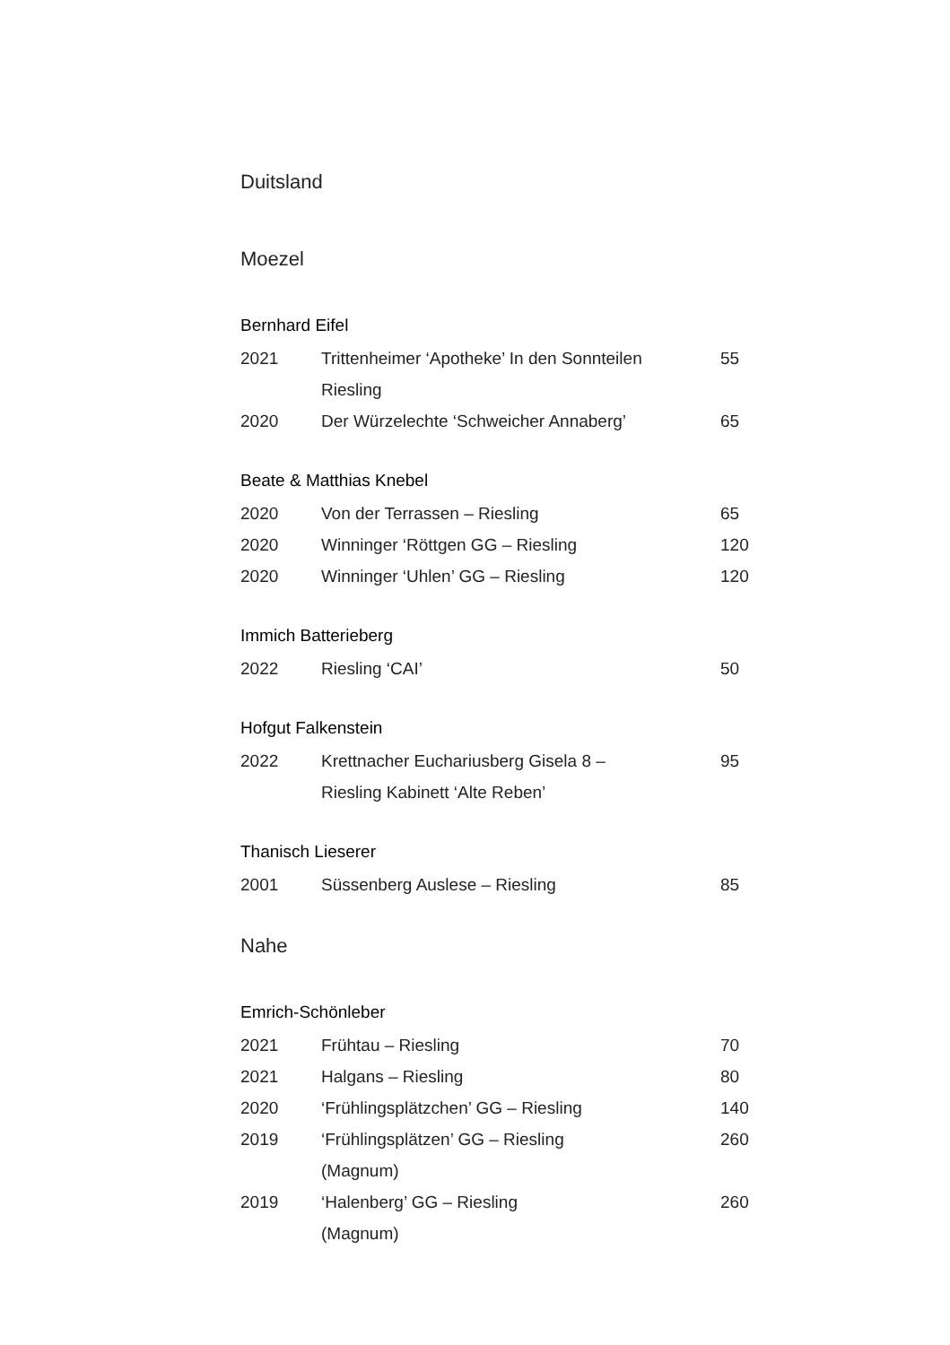Duitsland
Moezel
Bernhard Eifel
| 2021 | Trittenheimer ‘Apotheke’ In den Sonnteilen Riesling | 55 |
| 2020 | Der Würzelechte ‘Schweicher Annaberg’ | 65 |
Beate & Matthias Knebel
| 2020 | Von der Terrassen – Riesling | 65 |
| 2020 | Winninger ‘Röttgen GG – Riesling | 120 |
| 2020 | Winninger ‘Uhlen’ GG – Riesling | 120 |
Immich Batterieberg
| 2022 | Riesling ‘CAI’ | 50 |
Hofgut Falkenstein
| 2022 | Krettnacher Euchariusberg Gisela 8 – Riesling Kabinett ‘Alte Reben’ | 95 |
Thanisch Lieserer
| 2001 | Süssenberg Auslese – Riesling | 85 |
Nahe
Emrich-Schönleber
| 2021 | Frühtau – Riesling | 70 |
| 2021 | Halgans – Riesling | 80 |
| 2020 | ‘Frühlingsplätzchen’ GG – Riesling | 140 |
| 2019 | ‘Frühlingsplätzen’ GG – Riesling (Magnum) | 260 |
| 2019 | ‘Halenberg’ GG – Riesling (Magnum) | 260 |